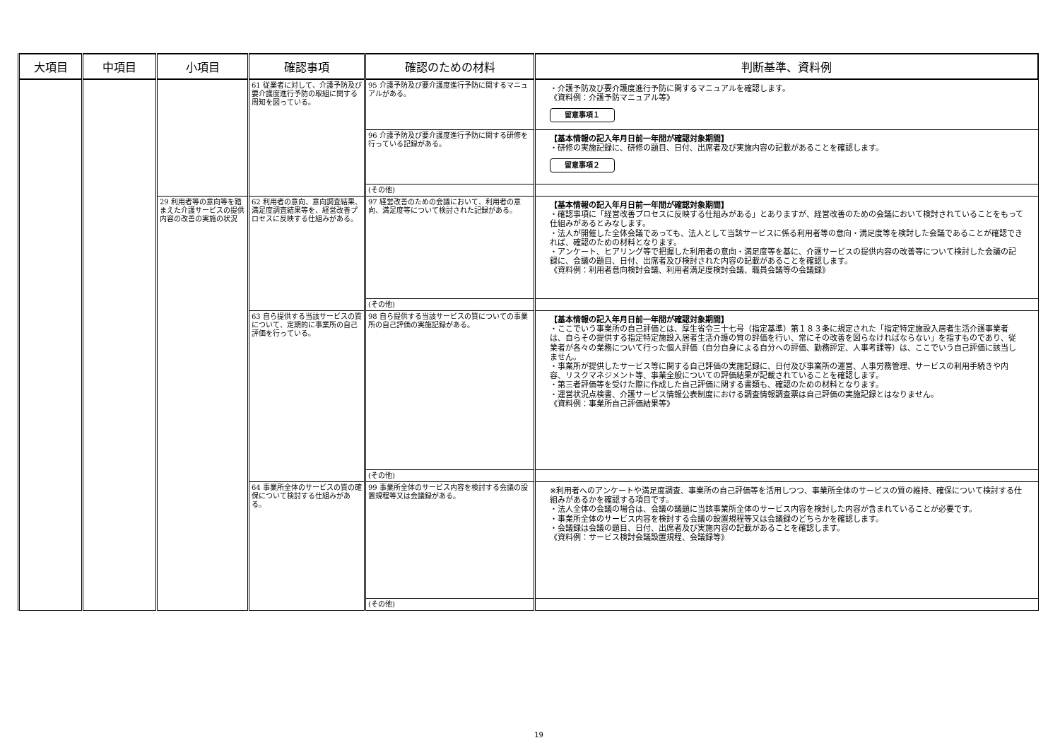| 大項目 | 中項目 | 小項目 | 確認事項 | 確認のための材料 | 判断基準、資料例 |
| --- | --- | --- | --- | --- | --- |
| | | | 61 従業者に対して、介護予防及び要介護度進行予防の取組に関する周知を図っている。 | 95 介護予防及び要介護度進行予防に関するマニュアルがある。 | ・介護予防及び要介護度進行予防に関するマニュアルを確認します。 《資料例：介護予防マニュアル等》 留意事項１ |
| | | | | 96 介護予防及び要介護度進行予防に関する研修を行っている記録がある。 | 【基本情報の記入年月日前一年間が確認対象期間】 ・研修の実施記録に、研修の題目、日付、出席者及び実施内容の記載があることを確認します。 留意事項２ |
| | | | | (その他) | |
| | | 29 利用者等の意向等を踏まえた介護サービスの提供内容の改善の実施の状況 | 62 利用者の意向、意向調査結果、満足度調査結果等を、経営改善プロセスに反映する仕組みがある。 | 97 経営改善のための会議において、利用者の意向、満足度等について検討された記録がある。 | 【基本情報の記入年月日前一年間が確認対象期間】 ・確認事項に「経営改善プロセスに反映する仕組みがある」とありますが、経営改善のための会議において検討されていることをもって仕組みがあるとみなします。 ・法人が開催した全体会議であっても、法人として当該サービスに係る利用者等の意向・満足度等を検討した会議であることが確認できれば、確認のための材料となります。 ・アンケート、ヒアリング等で把握した利用者の意向・満足度等を基に、介護サービスの提供内容の改善等について検討した会議の記録に、会議の題目、日付、出席者及び検討された内容の記載があることを確認します。 《資料例：利用者意向検討会議、利用者満足度検討会議、職員会議等の会議録》 |
| | | | | (その他) | |
| | | | 63 自ら提供する当該サービスの質について、定期的に事業所の自己評価を行っている。 | 98 自ら提供する当該サービスの質についての事業所の自己評価の実施記録がある。 | 【基本情報の記入年月日前一年間が確認対象期間】 ・ここでいう事業所の自己評価とは、厚生省令三十七号（指定基準）第１８３条に規定された「指定特定施設入居者生活介護事業者は、自らその提供する指定特定施設入居者生活介護の質の評価を行い、常にその改善を図らなければならない」を指すものであり、従業者が各々の業務について行った個人評価（自分自身による自分への評価、勤務評定、人事考課等）は、ここでいう自己評価に該当しません。 ・事業所が提供したサービス等に関する自己評価の実施記録に、日付及び事業所の運営、人事労務管理、サービスの利用手続きや内容、リスクマネジメント等、事業全般についての評価結果が記載されていることを確認します。 ・第三者評価等を受けた際に作成した自己評価に関する書類も、確認のための材料となります。 ・運営状況点検書、介護サービス情報公表制度における調査情報調査票は自己評価の実施記録とはなりません。 《資料例：事業所自己評価結果等》 |
| | | | | (その他) | |
| | | | 64 事業所全体のサービスの質の確保について検討する仕組みがある。 | 99 事業所全体のサービス内容を検討する会議の設置規程等又は会議録がある。 | ※利用者へのアンケートや満足度調査、事業所の自己評価等を活用しつつ、事業所全体のサービスの質の維持、確保について検討する仕組みがあるかを確認する項目です。 ・法人全体の会議の場合は、会議の議題に当該事業所全体のサービス内容を検討した内容が含まれていることが必要です。 ・事業所全体のサービス内容を検討する会議の設置規程等又は会議録のどちらかを確認します。 ・会議録は会議の題目、日付、出席者及び実施内容の記載があることを確認します。 《資料例：サービス検討会議設置規程、会議録等》 |
| | | | | (その他) | |
19